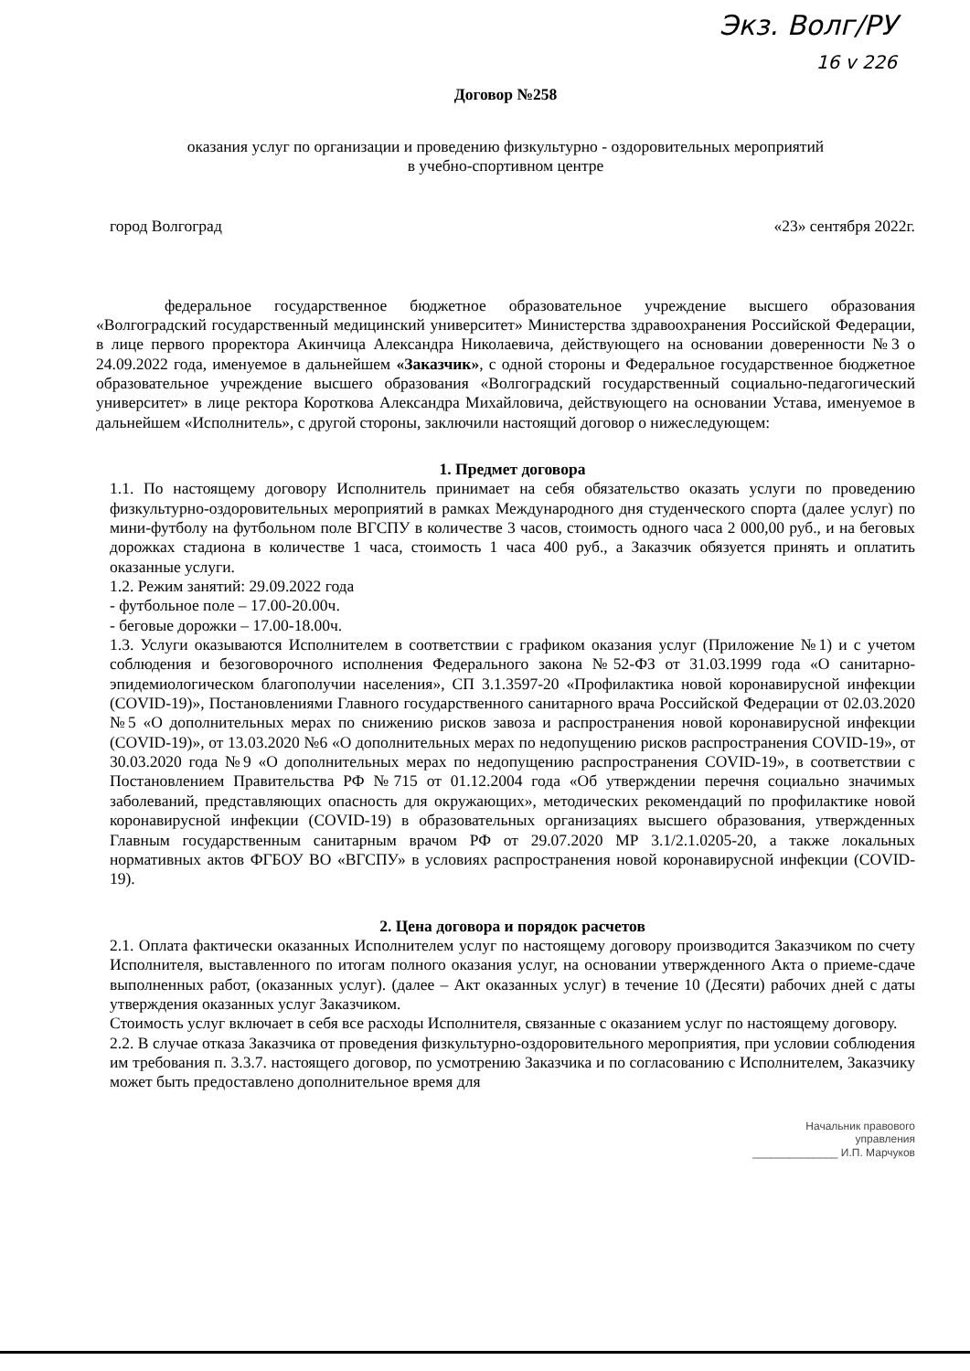Экз. Волг/РУ
16 v 226
Договор №258
оказания услуг по организации и проведению физкультурно - оздоровительных мероприятий
в учебно-спортивном центре
город Волгоград «23» сентября 2022г.
федеральное государственное бюджетное образовательное учреждение высшего образования «Волгоградский государственный медицинский университет» Министерства здравоохранения Российской Федерации, в лице первого проректора Акинчица Александра Николаевича, действующего на основании доверенности №3 о 24.09.2022 года, именуемое в дальнейшем «Заказчик», с одной стороны и Федеральное государственное бюджетное образовательное учреждение высшего образования «Волгоградский государственный социально-педагогический университет» в лице ректора Короткова Александра Михайловича, действующего на основании Устава, именуемое в дальнейшем «Исполнитель», с другой стороны, заключили настоящий договор о нижеследующем:
1. Предмет договора
1.1. По настоящему договору Исполнитель принимает на себя обязательство оказать услуги по проведению физкультурно-оздоровительных мероприятий в рамках Международного дня студенческого спорта (далее услуг) по мини-футболу на футбольном поле ВГСПУ в количестве 3 часов, стоимость одного часа 2 000,00 руб., и на беговых дорожках стадиона в количестве 1 часа, стоимость 1 часа 400 руб., а Заказчик обязуется принять и оплатить оказанные услуги.
1.2. Режим занятий: 29.09.2022 года
- футбольное поле – 17.00-20.00ч.
- беговые дорожки – 17.00-18.00ч.
1.3. Услуги оказываются Исполнителем в соответствии с графиком оказания услуг (Приложение №1) и с учетом соблюдения и безоговорочного исполнения Федерального закона №52-ФЗ от 31.03.1999 года «О санитарно-эпидемиологическом благополучии населения», СП 3.1.3597-20 «Профилактика новой коронавирусной инфекции (COVID-19)», Постановлениями Главного государственного санитарного врача Российской Федерации от 02.03.2020 №5 «О дополнительных мерах по снижению рисков завоза и распространения новой коронавирусной инфекции (COVID-19)», от 13.03.2020 №6 «О дополнительных мерах по недопущению рисков распространения COVID-19», от 30.03.2020 года №9 «О дополнительных мерах по недопущению распространения COVID-19», в соответствии с Постановлением Правительства РФ №715 от 01.12.2004 года «Об утверждении перечня социально значимых заболеваний, представляющих опасность для окружающих», методических рекомендаций по профилактике новой коронавирусной инфекции (COVID-19) в образовательных организациях высшего образования, утвержденных Главным государственным санитарным врачом РФ от 29.07.2020 МР 3.1/2.1.0205-20, а также локальных нормативных актов ФГБОУ ВО «ВГСПУ» в условиях распространения новой коронавирусной инфекции (COVID-19).
2. Цена договора и порядок расчетов
2.1. Оплата фактически оказанных Исполнителем услуг по настоящему договору производится Заказчиком по счету Исполнителя, выставленного по итогам полного оказания услуг, на основании утвержденного Акта о приеме-сдаче выполненных работ, (оказанных услуг). (далее – Акт оказанных услуг) в течение 10 (Десяти) рабочих дней с даты утверждения оказанных услуг Заказчиком.
Стоимость услуг включает в себя все расходы Исполнителя, связанные с оказанием услуг по настоящему договору.
2.2. В случае отказа Заказчика от проведения физкультурно-оздоровительного мероприятия, при условии соблюдения им требования п. 3.3.7. настоящего договор, по усмотрению Заказчика и по согласованию с Исполнителем, Заказчику может быть предоставлено дополнительное время для
Начальник правового
управления
______________ И.П. Марчуков